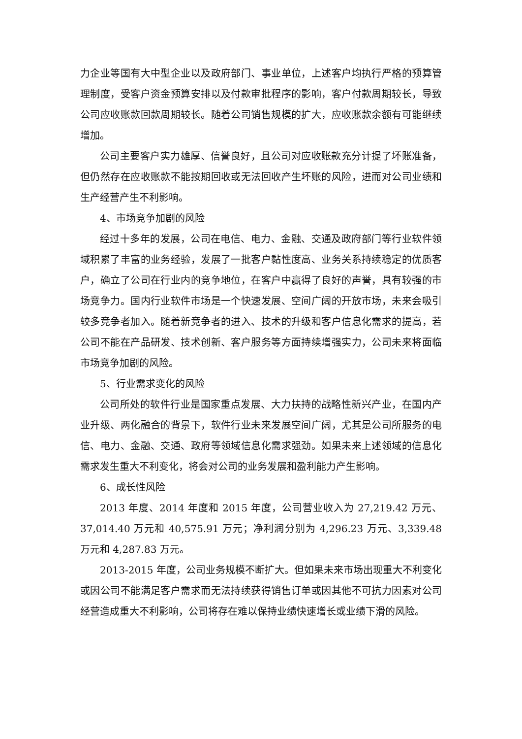力企业等国有大中型企业以及政府部门、事业单位，上述客户均执行严格的预算管理制度，受客户资金预算安排以及付款审批程序的影响，客户付款周期较长，导致公司应收账款回款周期较长。随着公司销售规模的扩大，应收账款余额有可能继续增加。
公司主要客户实力雄厚、信誉良好，且公司对应收账款充分计提了坏账准备，但仍然存在应收账款不能按期回收或无法回收产生坏账的风险，进而对公司业绩和生产经营产生不利影响。
4、市场竞争加剧的风险
经过十多年的发展，公司在电信、电力、金融、交通及政府部门等行业软件领域积累了丰富的业务经验，发展了一批客户黏性度高、业务关系持续稳定的优质客户，确立了公司在行业内的竞争地位，在客户中赢得了良好的声誉，具有较强的市场竞争力。国内行业软件市场是一个快速发展、空间广阔的开放市场，未来会吸引较多竞争者加入。随着新竞争者的进入、技术的升级和客户信息化需求的提高，若公司不能在产品研发、技术创新、客户服务等方面持续增强实力，公司未来将面临市场竞争加剧的风险。
5、行业需求变化的风险
公司所处的软件行业是国家重点发展、大力扶持的战略性新兴产业，在国内产业升级、两化融合的背景下，软件行业未来发展空间广阔，尤其是公司所服务的电信、电力、金融、交通、政府等领域信息化需求强劲。如果未来上述领域的信息化需求发生重大不利变化，将会对公司的业务发展和盈利能力产生影响。
6、成长性风险
2013 年度、2014 年度和 2015 年度，公司营业收入为 27,219.42 万元、37,014.40 万元和 40,575.91 万元；净利润分别为 4,296.23 万元、3,339.48 万元和 4,287.83 万元。
2013-2015 年度，公司业务规模不断扩大。但如果未来市场出现重大不利变化或因公司不能满足客户需求而无法持续获得销售订单或因其他不可抗力因素对公司经营造成重大不利影响，公司将存在难以保持业绩快速增长或业绩下滑的风险。